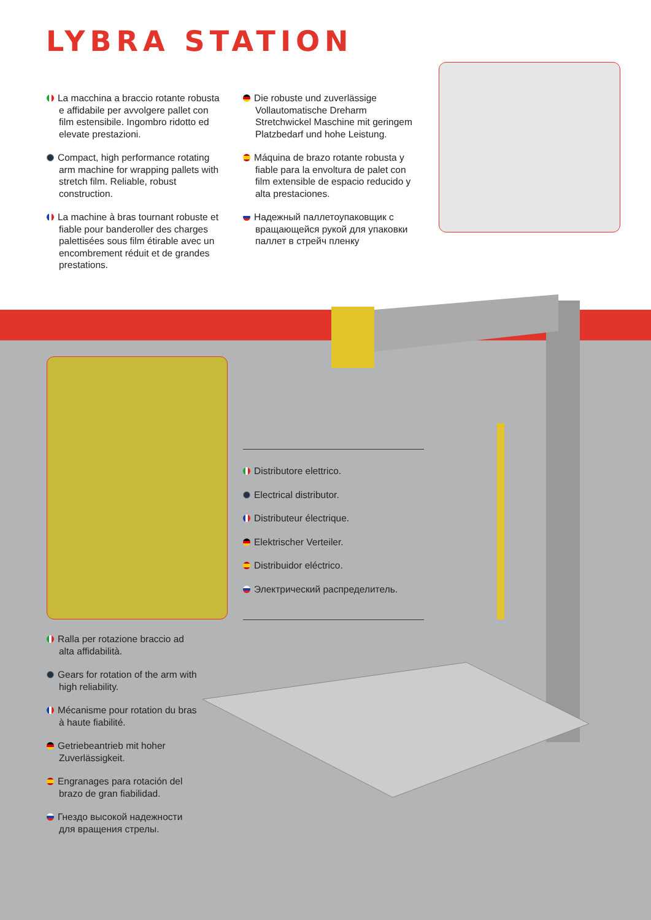LYBRA STATION
La macchina a braccio rotante robusta e affidabile per avvolgere pallet con film estensibile. Ingombro ridotto ed elevate prestazioni.
Compact, high performance rotating arm machine for wrapping pallets with stretch film. Reliable, robust construction.
La machine à bras tournant robuste et fiable pour banderoller des charges palettisées sous film étirable avec un encombrement réduit et de grandes prestations.
Die robuste und zuverlässige Vollautomatische Dreharm Stretchwickel Maschine mit geringem Platzbedarf und hohe Leistung.
Máquina de brazo rotante robusta y fiable para la envoltura de palet con film extensible de espacio reducido y alta prestaciones.
Надежный паллетоупаковщик с вращающейся рукой для упаковки паллет в стрейч пленку
Distributore elettrico.
Electrical distributor.
Distributeur électrique.
Elektrischer Verteiler.
Distribuidor eléctrico.
Электрический распределитель.
Ralla per rotazione braccio ad alta affidabilità.
Gears for rotation of the arm with high reliability.
Mécanisme pour rotation du bras à haute fiabilité.
Getriebeantrieb mit hoher Zuverlässigkeit.
Engranages para rotación del brazo de gran fiabilidad.
Гнездо высокой надежности для вращения стрелы.